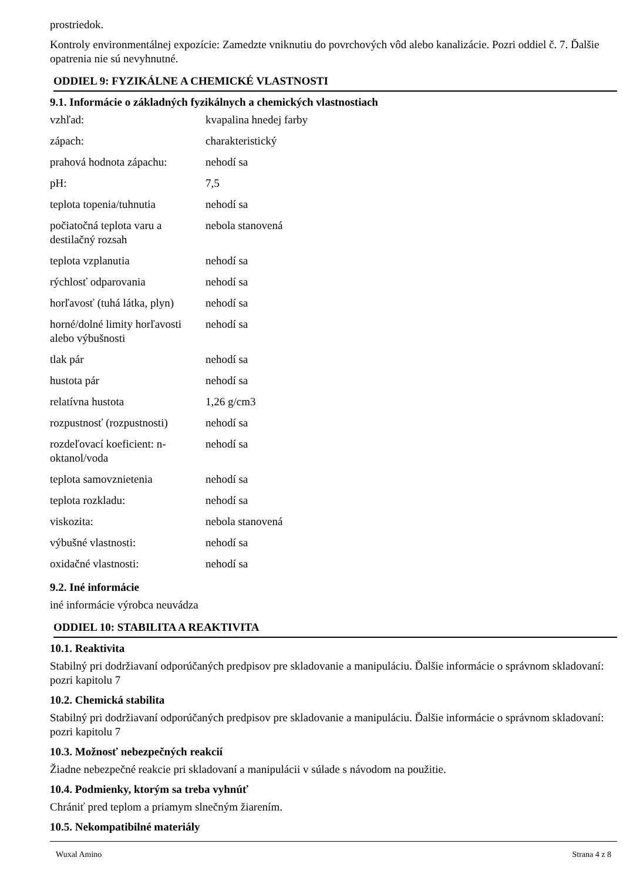prostriedok.
Kontroly environmentálnej expozície: Zamedzte vniknutiu do povrchových vôd alebo kanalizácie. Pozri oddiel č. 7. Ďalšie opatrenia nie sú nevyhnutné.
ODDIEL 9: FYZIKÁLNE A CHEMICKÉ VLASTNOSTI
9.1. Informácie o základných fyzikálnych a chemických vlastnostiach
| vzhľad: | kvapalina hnedej farby |
| zápach: | charakteristický |
| prahová hodnota zápachu: | nehodí sa |
| pH: | 7,5 |
| teplota topenia/tuhnutia | nehodí sa |
| počiatočná teplota varu a destilačný rozsah | nebola stanovená |
| teplota vzplanutia | nehodí sa |
| rýchlosť odparovania | nehodí sa |
| horľavosť (tuhá látka, plyn) | nehodí sa |
| horné/dolné limity horľavosti alebo výbušnosti | nehodí sa |
| tlak pár | nehodí sa |
| hustota pár | nehodí sa |
| relatívna hustota | 1,26 g/cm3 |
| rozpustnosť (rozpustnosti) | nehodí sa |
| rozdeľovací koeficient: n-oktanol/voda | nehodí sa |
| teplota samovznietenia | nehodí sa |
| teplota rozkladu: | nehodí sa |
| viskozita: | nebola stanovená |
| výbušné vlastnosti: | nehodí sa |
| oxidačné vlastnosti: | nehodí sa |
9.2. Iné informácie
iné informácie výrobca neuvádza
ODDIEL 10: STABILITA A REAKTIVITA
10.1. Reaktivita
Stabilný pri dodržiavaní odporúčaných predpisov pre skladovanie a manipuláciu. Ďalšie informácie o správnom skladovaní: pozri kapitolu 7
10.2. Chemická stabilita
Stabilný pri dodržiavaní odporúčaných predpisov pre skladovanie a manipuláciu. Ďalšie informácie o správnom skladovaní: pozri kapitolu 7
10.3. Možnosť nebezpečných reakcií
Žiadne nebezpečné reakcie pri skladovaní a manipulácii v súlade s návodom na použitie.
10.4. Podmienky, ktorým sa treba vyhnúť
Chrániť pred teplom a priamym slnečným žiarením.
10.5. Nekompatibilné materiály
Wuxal Amino Strana 4 z 8